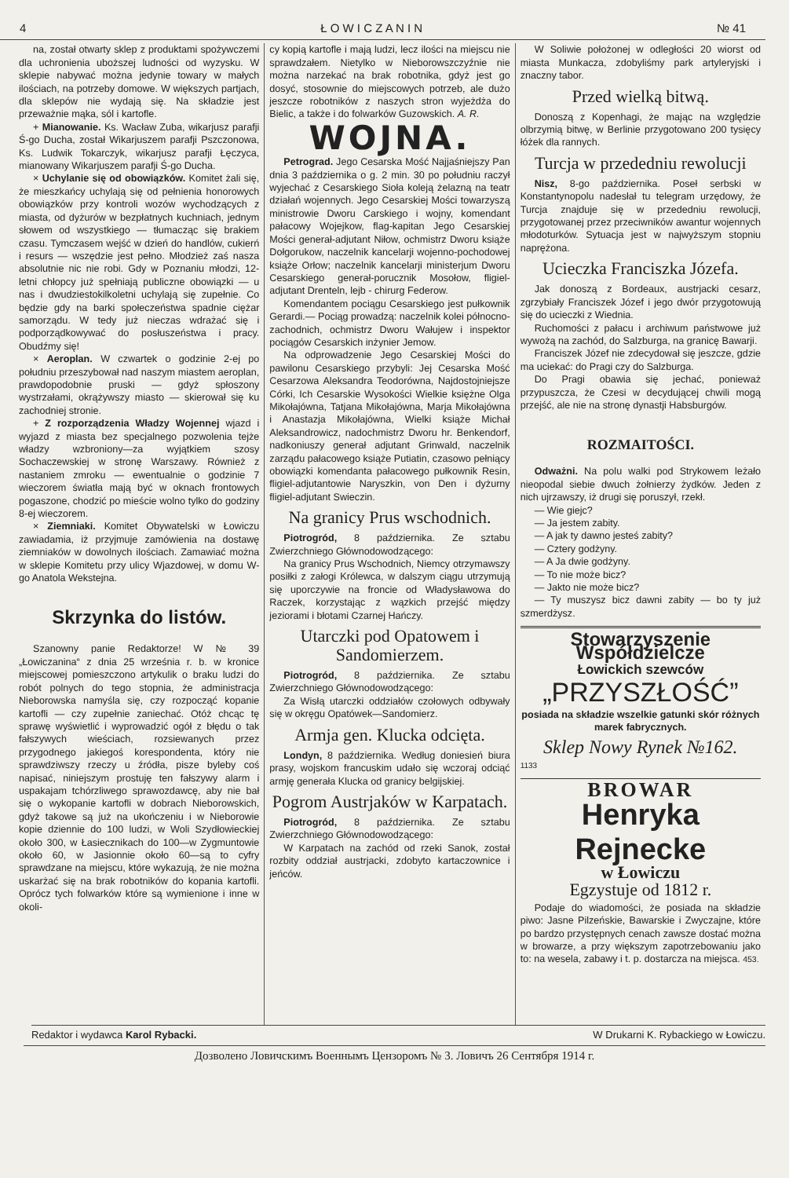4 Ł O W I C Z A N I N № 41
na, został otwarty sklep z produktami spożywczemi dla uchronienia uboższej ludności od wyzysku. W sklepie nabywać można jedynie towary w małych ilościach, na potrzeby domowe. W większych partjach, dla sklepów nie wydają się. Na składzie jest przeważnie mąka, sól i kartofle.
+ Mianowanie. Ks. Wacław Zuba, wikarjusz parafji Ś-go Ducha, został Wikarjuszem parafji Pszczonowa, Ks. Ludwik Tokarczyk, wikarjusz parafji Łęczyca, mianowany Wikarjuszem parafji Ś-go Ducha.
× Uchylanie się od obowiązków. Komitet żali się, że mieszkańcy uchylają się od pełnienia honorowych obowiązków przy kontroli wozów wychodzących z miasta, od dyżurów w bezpłatnych kuchniach, jednym słowem od wszystkiego — tłumacząc się brakiem czasu. Tymczasem wejść w dzień do handlów, cukierń i resurs — wszędzie jest pełno. Młodzież zaś nasza absolutnie nic nie robi. Gdy w Poznaniu młodzi, 12-letni chłopcy już spełniają publiczne obowiązki — u nas i dwudziestokilkoletni uchylają się zupełnie. Co będzie gdy na barki społeczeństwa spadnie ciężar samorządu. W tedy już nieczas wdrażać się i podporządkowywać do posłuszeństwa i pracy. Obudźmy się!
× Aeroplan. W czwartek o godzinie 2-ej po południu przeszybował nad naszym miastem aeroplan, prawdopodobnie pruski — gdyż spłoszony wystrzałami, okrążywszy miasto — skierował się ku zachodniej stronie.
+ Z rozporządzenia Władzy Wojennej wjazd i wyjazd z miasta bez specjalnego pozwolenia tejże władzy wzbroniony—za wyjątkiem szosy Sochaczewskiej w stronę Warszawy. Również z nastaniem zmroku — ewentualnie o godzinie 7 wieczorem światła mają być w oknach frontowych pogaszone, chodzić po mieście wolno tylko do godziny 8-ej wieczorem.
× Ziemniaki. Komitet Obywatelski w Łowiczu zawiadamia, iż przyjmuje zamówienia na dostawę ziemniaków w dowolnych ilościach. Zamawiać można w sklepie Komitetu przy ulicy Wjazdowej, w domu W-go Anatola Wekstejna.
Skrzynka do listów.
Szanowny panie Redaktorze! W № 39 „Łowiczanina“ z dnia 25 września r. b. w kronice miejscowej pomieszczono artykulik o braku ludzi do robót polnych do tego stopnia, że administracja Nieborowska namyśla się, czy rozpocząć kopanie kartofli — czy zupełnie zaniechać. Otóż chcąc tę sprawę wyświetlić i wyprowadzić ogół z błędu o tak fałszywych wieściach, rozsiewanych przez przygodnego jakiegoś korespondenta, który nie sprawdziwszy rzeczy u źródła, pisze byleby coś napisać, niniejszym prostuję ten fałszywy alarm i uspakajam tchórzliwego sprawozdawcę, aby nie bał się o wykopanie kartofli w dobrach Nieborowskich, gdyż takowe są już na ukończeniu i w Nieborowie kopie dziennie do 100 ludzi, w Woli Szydłowieckiej około 300, w Łasiecznikach do 100—w Zygmuntowie około 60, w Jasionnie około 60—są to cyfry sprawdzane na miejscu, które wykazują, że nie można uskarżać się na brak robotników do kopania kartofli. Oprócz tych folwarków które są wymienione i inne w okoli-
cy kopią kartofle i mają ludzi, lecz ilości na miejscu nie sprawdzałem. Nietylko w Nieborowszczyźnie nie można narzekać na brak robotnika, gdyż jest go dosyć, stosownie do miejscowych potrzeb, ale dużo jeszcze robotników z naszych stron wyjeżdża do Bielic, a także i do folwarków Guzowskich. A. R.
WOJNA.
Petrograd. Jego Cesarska Mość Najjaśniejszy Pan dnia 3 października o g. 2 min. 30 po południu raczył wyjechać z Cesarskiego Sioła koleją żelazną na teatr działań wojennych. Jego Cesarskiej Mości towarzyszą ministrowie Dworu Carskiego i wojny, komendant pałacowy Wojejkow, flag-kapitan Jego Cesarskiej Mości generał-adjutant Niłow, ochmistrz Dworu książe Dołgorukow, naczelnik kancelarji wojenno-pochodowej książe Orłow; naczelnik kancelarji ministerjum Dworu Cesarskiego generał-porucznik Mosołow, fligiel-adjutant Drenteln, lejb - chirurg Federow.
Komendantem pociągu Cesarskiego jest pułkownik Gerardi.— Pociąg prowadzą: naczelnik kolei północno-zachodnich, ochmistrz Dworu Wałujew i inspektor pociągów Cesarskich inżynier Jemow.
Na odprowadzenie Jego Cesarskiej Mości do pawilonu Cesarskiego przybyli: Jej Cesarska Mość Cesarzowa Aleksandra Teodorówna, Najdostojniejsze Córki, Ich Cesarskie Wysokości Wielkie księżne Olga Mikołajówna, Tatjana Mikołajówna, Marja Mikołajówna i Anastazja Mikołajówna, Wielki książe Michał Aleksandrowicz, nadochmistrz Dworu hr. Benkendorf, nadkoniuszy generał adjutant Grinwald, naczelnik zarządu pałacowego książe Putiatin, czasowo pełniący obowiązki komendanta pałacowego pułkownik Resin, fligiel-adjutantowie Naryszkin, von Den i dyżurny fligiel-adjutant Swieczin.
Na granicy Prus wschodnich.
Piotrogród, 8 października. Ze sztabu Zwierzchniego Głównodowodzącego:
Na granicy Prus Wschodnich, Niemcy otrzymawszy posiłki z załogi Królewca, w dalszym ciągu utrzymują się uporczywie na froncie od Władysławowa do Raczek, korzystając z wązkich przejść między jeziorami i błotami Czarnej Hańczy.
Utarczki pod Opatowem i Sandomierzem.
Piotrogród, 8 października. Ze sztabu Zwierzchniego Głównodowodzącego:
Za Wisłą utarczki oddziałów czołowych odbywały się w okręgu Opatówek—Sandomierz.
Armja gen. Klucka odcięta.
Londyn, 8 października. Według doniesień biura prasy, wojskom francuskim udało się wczoraj odciąć armję generała Klucka od granicy belgijskiej.
Pogrom Austrjaków w Karpatach.
Piotrogród, 8 października. Ze sztabu Zwierzchniego Głównodowodzącego:
W Karpatach na zachód od rzeki Sanok, został rozbity oddział austrjacki, zdobyto kartaczownice i jeńców.
W Soliwie położonej w odległości 20 wiorst od miasta Munkacza, zdobyliśmy park artyleryjski i znaczny tabor.
Przed wielką bitwą.
Donoszą z Kopenhagi, że mając na względzie olbrzymią bitwę, w Berlinie przygotowano 200 tysięcy łóżek dla rannych.
Turcja w przededniu rewolucji
Nisz, 8-go października. Poseł serbski w Konstantynopolu nadesłał tu telegram urzędowy, że Turcja znajduje się w przededniu rewolucji, przygotowanej przez przeciwników awantur wojennych młodoturków. Sytuacja jest w najwyższym stopniu naprężona.
Ucieczka Franciszka Józefa.
Jak donoszą z Bordeaux, austrjacki cesarz, zgrzybiały Franciszek Józef i jego dwór przygotowują się do ucieczki z Wiednia.
Ruchomości z pałacu i archiwum państwowe już wywożą na zachód, do Salzburga, na granicę Bawarji.
Franciszek Józef nie zdecydował się jeszcze, gdzie ma uciekać: do Pragi czy do Salzburga.
Do Pragi obawia się jechać, ponieważ przypuszcza, że Czesi w decydującej chwili mogą przejść, ale nie na stronę dynastji Habsburgów.
ROZMAITOŚCI.
Odważni. Na polu walki pod Strykowem leżało nieopodal siebie dwuch żołnierzy żydków. Jeden z nich ujrzawszy, iż drugi się poruszył, rzekł.
— Wie giejc?
— Ja jestem zabity.
— A jak ty dawno jesteś zabity?
— Cztery godżyny.
— A Ja dwie godżyny.
— To nie może bicz?
— Jakto nie może bicz?
— Ty muszysz bicz dawni zabity — bo ty już szmerdżysz.
Stowarzyszenie Współdzielcze
Łowickich szewców
„PRZYSZŁOŚĆ”
posiada na składzie wszelkie gatunki skór różnych marek fabrycznych.
Sklep Nowy Rynek №162.
1133
BROWAR
Henryka Rejnecke
w Łowiczu
Egzystuje od 1812 r.
Podaje do wiadomości, że posiada na składzie piwo: Jasne Pilzeńskie, Bawarskie i Zwyczajne, które po bardzo przystępnych cenach zawsze dostać można w browarze, a przy większym zapotrzebowaniu jako to: na wesela, zabawy i t. p. dostarcza na miejsca. 453.
Redaktor i wydawca Karol Rybacki. W Drukarni K. Rybackiego w Łowiczu.
Дозволено Ловичскимъ Военнымъ Цензоромъ № 3. Ловичъ 26 Сентября 1914 г.